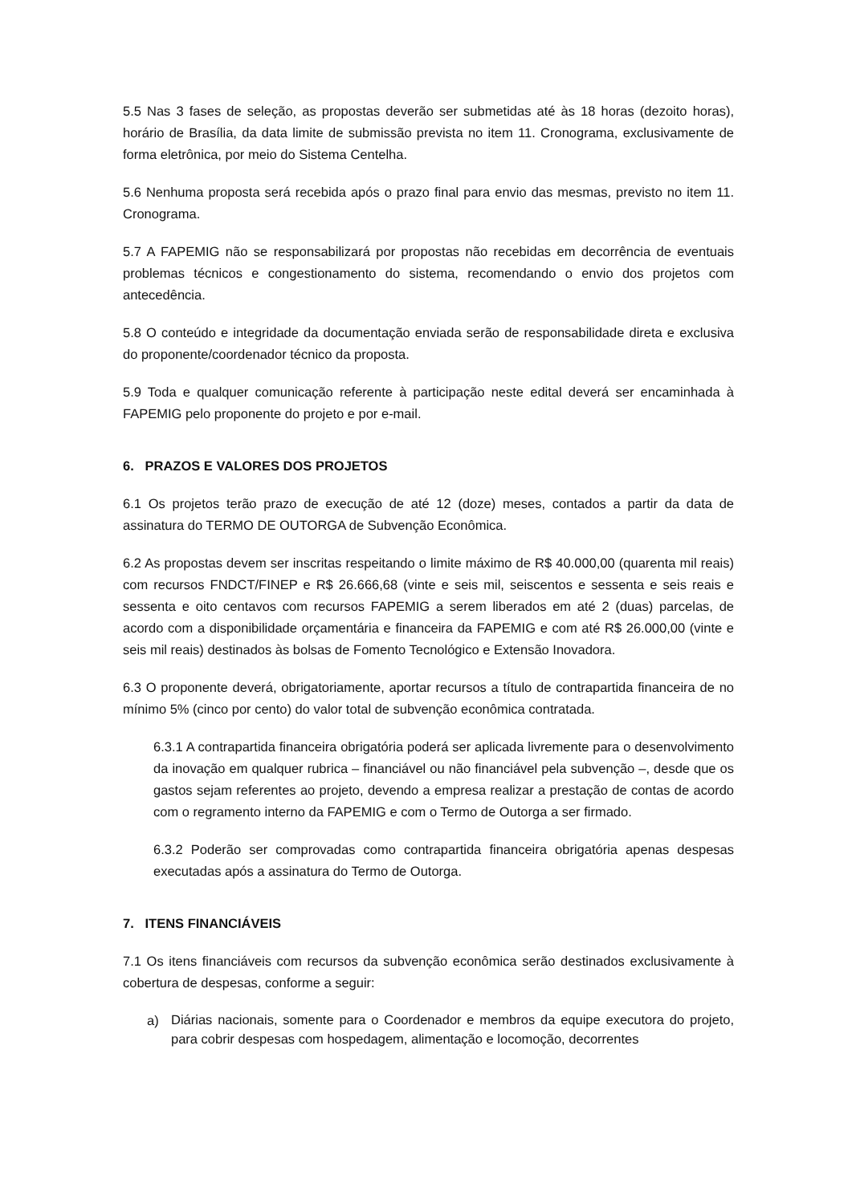5.5 Nas 3 fases de seleção, as propostas deverão ser submetidas até às 18 horas (dezoito horas), horário de Brasília, da data limite de submissão prevista no item 11. Cronograma, exclusivamente de forma eletrônica, por meio do Sistema Centelha.
5.6 Nenhuma proposta será recebida após o prazo final para envio das mesmas, previsto no item 11. Cronograma.
5.7 A FAPEMIG não se responsabilizará por propostas não recebidas em decorrência de eventuais problemas técnicos e congestionamento do sistema, recomendando o envio dos projetos com antecedência.
5.8 O conteúdo e integridade da documentação enviada serão de responsabilidade direta e exclusiva do proponente/coordenador técnico da proposta.
5.9 Toda e qualquer comunicação referente à participação neste edital deverá ser encaminhada à FAPEMIG pelo proponente do projeto e por e-mail.
6. PRAZOS E VALORES DOS PROJETOS
6.1 Os projetos terão prazo de execução de até 12 (doze) meses, contados a partir da data de assinatura do TERMO DE OUTORGA de Subvenção Econômica.
6.2 As propostas devem ser inscritas respeitando o limite máximo de R$ 40.000,00 (quarenta mil reais) com recursos FNDCT/FINEP e R$ 26.666,68 (vinte e seis mil, seiscentos e sessenta e seis reais e sessenta e oito centavos com recursos FAPEMIG a serem liberados em até 2 (duas) parcelas, de acordo com a disponibilidade orçamentária e financeira da FAPEMIG e com até R$ 26.000,00 (vinte e seis mil reais) destinados às bolsas de Fomento Tecnológico e Extensão Inovadora.
6.3 O proponente deverá, obrigatoriamente, aportar recursos a título de contrapartida financeira de no mínimo 5% (cinco por cento) do valor total de subvenção econômica contratada.
6.3.1 A contrapartida financeira obrigatória poderá ser aplicada livremente para o desenvolvimento da inovação em qualquer rubrica – financiável ou não financiável pela subvenção –, desde que os gastos sejam referentes ao projeto, devendo a empresa realizar a prestação de contas de acordo com o regramento interno da FAPEMIG e com o Termo de Outorga a ser firmado.
6.3.2 Poderão ser comprovadas como contrapartida financeira obrigatória apenas despesas executadas após a assinatura do Termo de Outorga.
7. ITENS FINANCIÁVEIS
7.1 Os itens financiáveis com recursos da subvenção econômica serão destinados exclusivamente à cobertura de despesas, conforme a seguir:
a)
Diárias nacionais, somente para o Coordenador e membros da equipe executora do projeto, para cobrir despesas com hospedagem, alimentação e locomoção, decorrentes